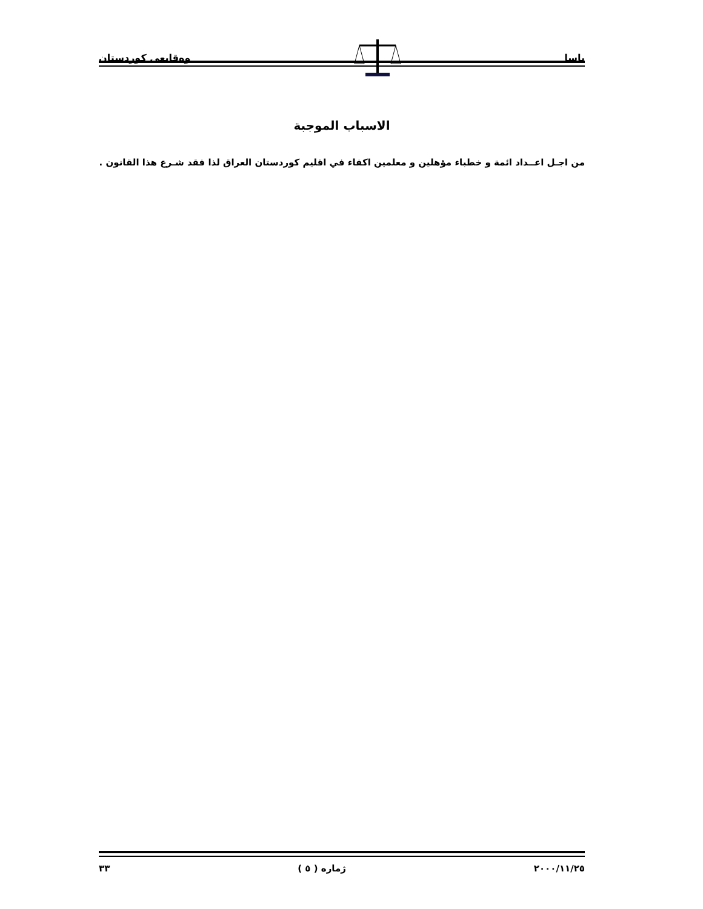ياسا وەقایعی كوردستان
الاسباب الموجبة
من اجـل اعــداد ائمة و خطباء مؤهلين و معلمين اكفاء في اقليم كوردستان العراق لذا فقد شـرع هذا القانون .
٢٠٠٠/١١/٢٥ ژمارە ( ٥ ) ٣٣